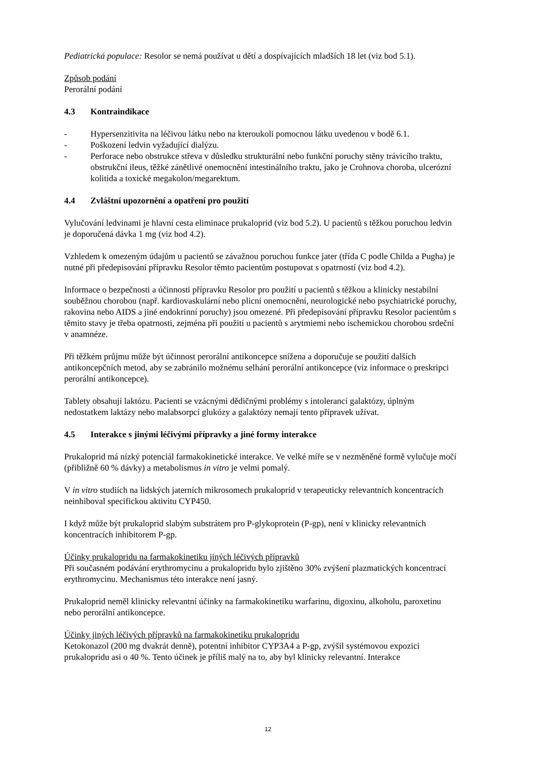Pediatrická populace: Resolor se nemá používat u dětí a dospívajících mladších 18 let (viz bod 5.1).
Způsob podání
Perorální podání
4.3 Kontraindikace
- Hypersenzitivita na léčivou látku nebo na kteroukoli pomocnou látku uvedenou v bodě 6.1.
- Poškození ledvin vyžadující dialýzu.
- Perforace nebo obstrukce střeva v důsledku strukturální nebo funkční poruchy stěny trávicího traktu, obstrukční ileus, těžké zánětlivé onemocnění intestinálního traktu, jako je Crohnova choroba, ulcerózní kolitida a toxické megakolon/megarektum.
4.4 Zvláštní upozornění a opatření pro použití
Vylučování ledvinami je hlavní cesta eliminace prukaloprid (viz bod 5.2). U pacientů s těžkou poruchou ledvin je doporučená dávka 1 mg (viz bod 4.2).
Vzhledem k omezeným údajům u pacientů se závažnou poruchou funkce jater (třída C podle Childa a Pugha) je nutné při předepisování přípravku Resolor těmto pacientům postupovat s opatrností (viz bod 4.2).
Informace o bezpečnosti a účinnosti přípravku Resolor pro použití u pacientů s těžkou a klinicky nestabilní souběžnou chorobou (např. kardiovaskulární nebo plicní onemocnění, neurologické nebo psychiatrické poruchy, rakovina nebo AIDS a jiné endokrinní poruchy) jsou omezené. Při předepisování přípravku Resolor pacientům s těmito stavy je třeba opatrnosti, zejména při použití u pacientů s arytmiemi nebo ischemickou chorobou srdeční v anamnéze.
Při těžkém průjmu může být účinnost perorální antikoncepce snížena a doporučuje se použití dalších antikoncepčních metod, aby se zabránilo možnému selhání perorální antikoncepce (viz informace o preskripci perorální antikoncepce).
Tablety obsahují laktózu. Pacienti se vzácnými dědičnými problémy s intolerancí galaktózy, úplným nedostatkem laktázy nebo malabsorpcí glukózy a galaktózy nemají tento přípravek užívat.
4.5 Interakce s jinými léčivými přípravky a jiné formy interakce
Prukaloprid má nízký potenciál farmakokinetické interakce. Ve velké míře se v nezměněné formě vylučuje močí (přibližně 60 % dávky) a metabolismus in vitro je velmi pomalý.
V in vitro studiích na lidských jaterních mikrosomech prukaloprid v terapeuticky relevantních koncentracích neinhiboval specifickou aktivitu CYP450.
I když může být prukaloprid slabým substrátem pro P-glykoprotein (P-gp), není v klinicky relevantních koncentracích inhibitorem P-gp.
Účinky prukalopridu na farmakokinetiku jiných léčivých přípravků
Při současném podávání erythromycinu a prukalopridu bylo zjištěno 30% zvýšení plazmatických koncentrací erythromycinu. Mechanismus této interakce není jasný.
Prukaloprid neměl klinicky relevantní účinky na farmakokinetiku warfarinu, digoxinu, alkoholu, paroxetinu nebo perorální antikoncepce.
Účinky jiných léčivých přípravků na farmakokinetiku prukalopridu
Ketokonazol (200 mg dvakrát denně), potentní inhibitor CYP3A4 a P-gp, zvýšil systémovou expozici prukalopridu asi o 40 %. Tento účinek je příliš malý na to, aby byl klinicky relevantní. Interakce
12